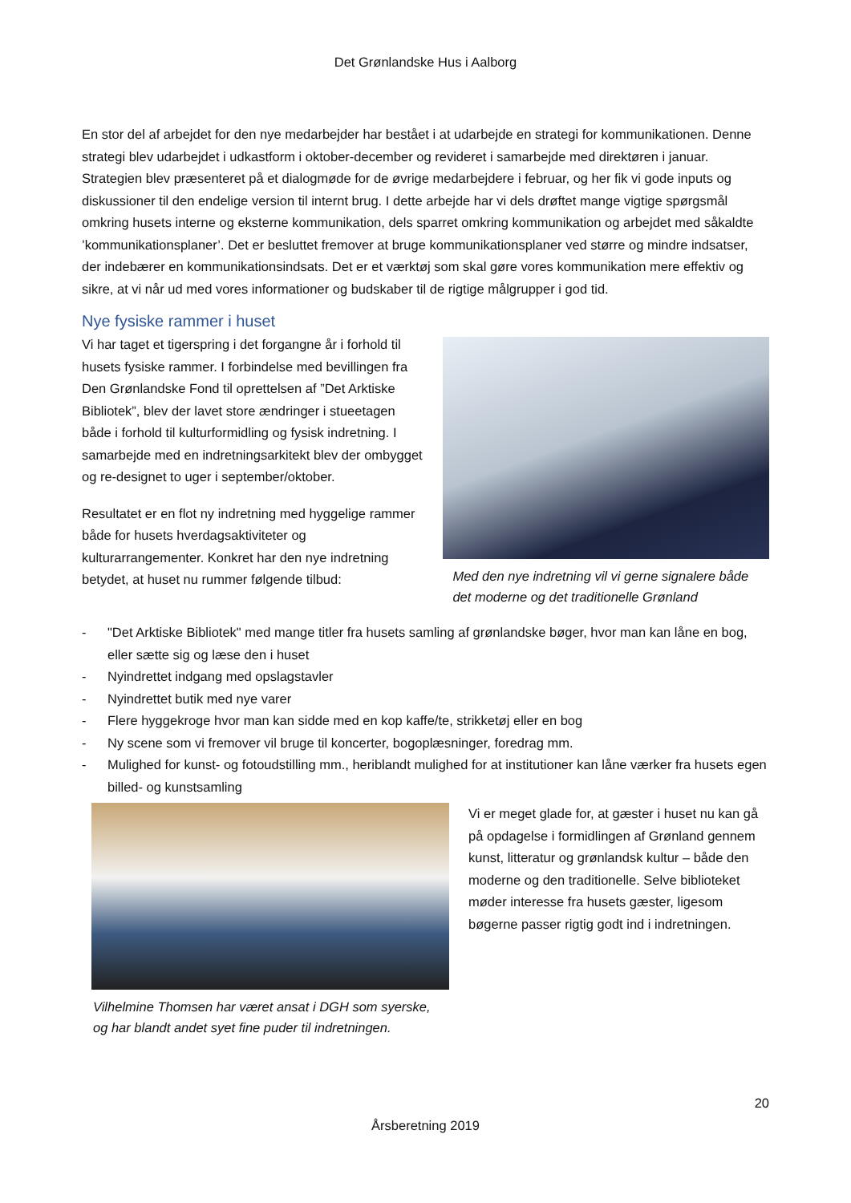Det Grønlandske Hus i Aalborg
En stor del af arbejdet for den nye medarbejder har bestået i at udarbejde en strategi for kommunikationen. Denne strategi blev udarbejdet i udkastform i oktober-december og revideret i samarbejde med direktøren i januar. Strategien blev præsenteret på et dialogmøde for de øvrige medarbejdere i februar, og her fik vi gode inputs og diskussioner til den endelige version til internt brug. I dette arbejde har vi dels drøftet mange vigtige spørgsmål omkring husets interne og eksterne kommunikation, dels sparret omkring kommunikation og arbejdet med såkaldte ’kommunikationsplaner’. Det er besluttet fremover at bruge kommunikationsplaner ved større og mindre indsatser, der indebærer en kommunikationsindsats. Det er et værktøj som skal gøre vores kommunikation mere effektiv og sikre, at vi når ud med vores informationer og budskaber til de rigtige målgrupper i god tid.
Nye fysiske rammer i huset
Vi har taget et tigerspring i det forgangne år i forhold til husets fysiske rammer. I forbindelse med bevillingen fra Den Grønlandske Fond til oprettelsen af ”Det Arktiske Bibliotek”, blev der lavet store ændringer i stueetagen både i forhold til kulturformidling og fysisk indretning. I samarbejde med en indretningsarkitekt blev der ombygget og re-designet to uger i september/oktober.
Resultatet er en flot ny indretning med hyggelige rammer både for husets hverdagsaktiviteter og kulturarrangementer. Konkret har den nye indretning betydet, at huset nu rummer følgende tilbud:
Med den nye indretning vil vi gerne signalere både det moderne og det traditionelle Grønland
- "Det Arktiske Bibliotek" med mange titler fra husets samling af grønlandske bøger, hvor man kan låne en bog, eller sætte sig og læse den i huset
- Nyindrettet indgang med opslagstavler
- Nyindrettet butik med nye varer
- Flere hyggekroge hvor man kan sidde med en kop kaffe/te, strikketøj eller en bog
- Ny scene som vi fremover vil bruge til koncerter, bogoplæsninger, foredrag mm.
- Mulighed for kunst- og fotoudstilling mm., heriblandt mulighed for at institutioner kan låne værker fra husets egen billed- og kunstsamling
Vilhelmine Thomsen har været ansat i DGH som syerske, og har blandt andet syet fine puder til indretningen.
Vi er meget glade for, at gæster i huset nu kan gå på opdagelse i formidlingen af Grønland gennem kunst, litteratur og grønlandsk kultur – både den moderne og den traditionelle. Selve biblioteket møder interesse fra husets gæster, ligesom bøgerne passer rigtig godt ind i indretningen.
20
Årsberetning 2019